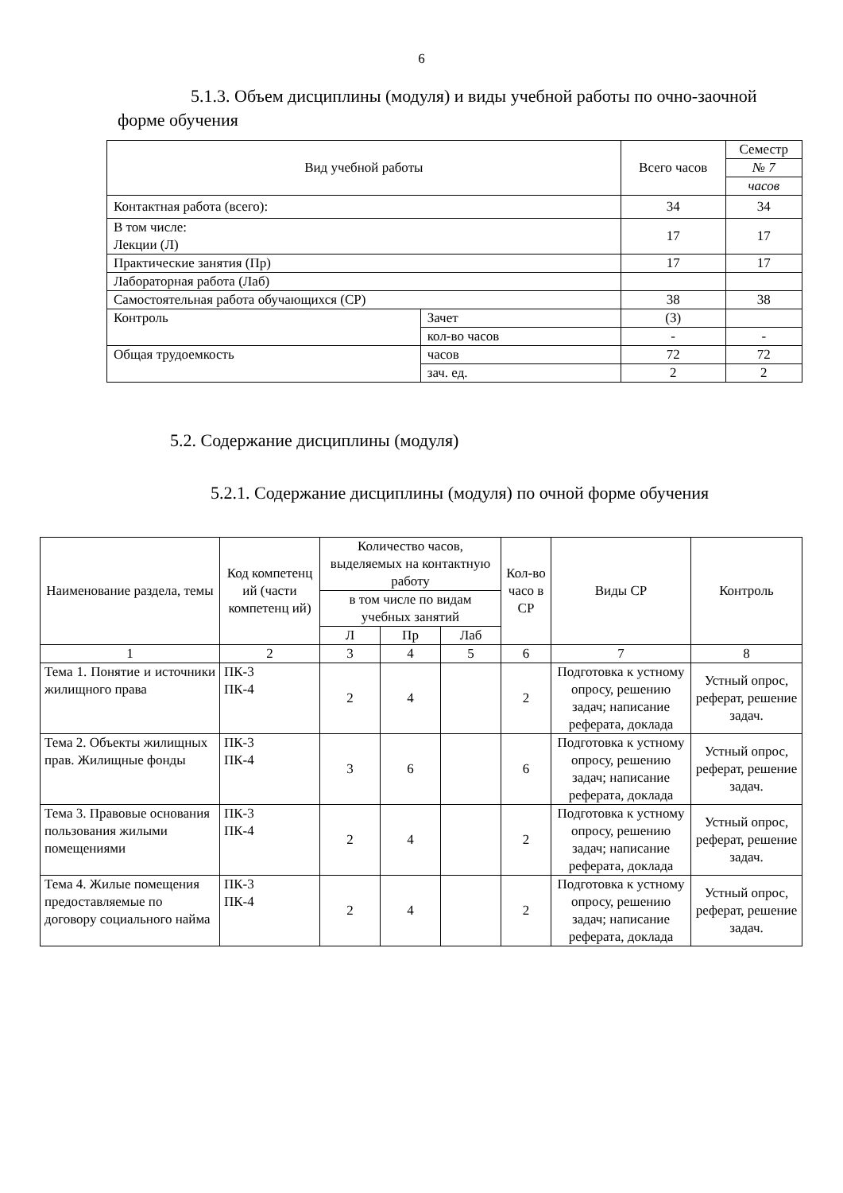6
5.1.3. Объем дисциплины (модуля) и виды учебной работы по очно-заочной форме обучения
| Вид учебной работы | | Всего часов | Семестр |
| --- | --- | --- | --- |
| | | | № 7 |
| | | | часов |
| Контактная работа (всего): | | 34 | 34 |
| В том числе: Лекции (Л) | | 17 | 17 |
| Практические занятия (Пр) | | 17 | 17 |
| Лабораторная работа (Лаб) | | | |
| Самостоятельная работа обучающихся (СР) | | 38 | 38 |
| Контроль | Зачет | (З) | |
| | кол-во часов | - | - |
| Общая трудоемкость | часов | 72 | 72 |
| | зач. ед. | 2 | 2 |
5.2. Содержание дисциплины (модуля)
5.2.1. Содержание дисциплины (модуля) по очной форме обучения
| Наименование раздела, темы | Код компетенц ий (части компетенц ий) | Количество часов, выделяемых на контактную работу | | | Кол-во часо в СР | Виды СР | Контроль |
| --- | --- | --- | --- | --- | --- | --- | --- |
| | | в том числе по видам учебных занятий | | | | | |
| | | Л | Пр | Лаб | | | |
| 1 | 2 | 3 | 4 | 5 | 6 | 7 | 8 |
| Тема 1. Понятие и источники жилищного права | ПК-3 ПК-4 | 2 | 4 | | 2 | Подготовка к устному опросу, решению задач; написание реферата, доклада | Устный опрос, реферат, решение задач. |
| Тема 2. Объекты жилищных прав. Жилищные фонды | ПК-3 ПК-4 | 3 | 6 | | 6 | Подготовка к устному опросу, решению задач; написание реферата, доклада | Устный опрос, реферат, решение задач. |
| Тема 3. Правовые основания пользования жилыми помещениями | ПК-3 ПК-4 | 2 | 4 | | 2 | Подготовка к устному опросу, решению задач; написание реферата, доклада | Устный опрос, реферат, решение задач. |
| Тема 4. Жилые помещения предоставляемые по договору социального найма | ПК-3 ПК-4 | 2 | 4 | | 2 | Подготовка к устному опросу, решению задач; написание реферата, доклада | Устный опрос, реферат, решение задач. |